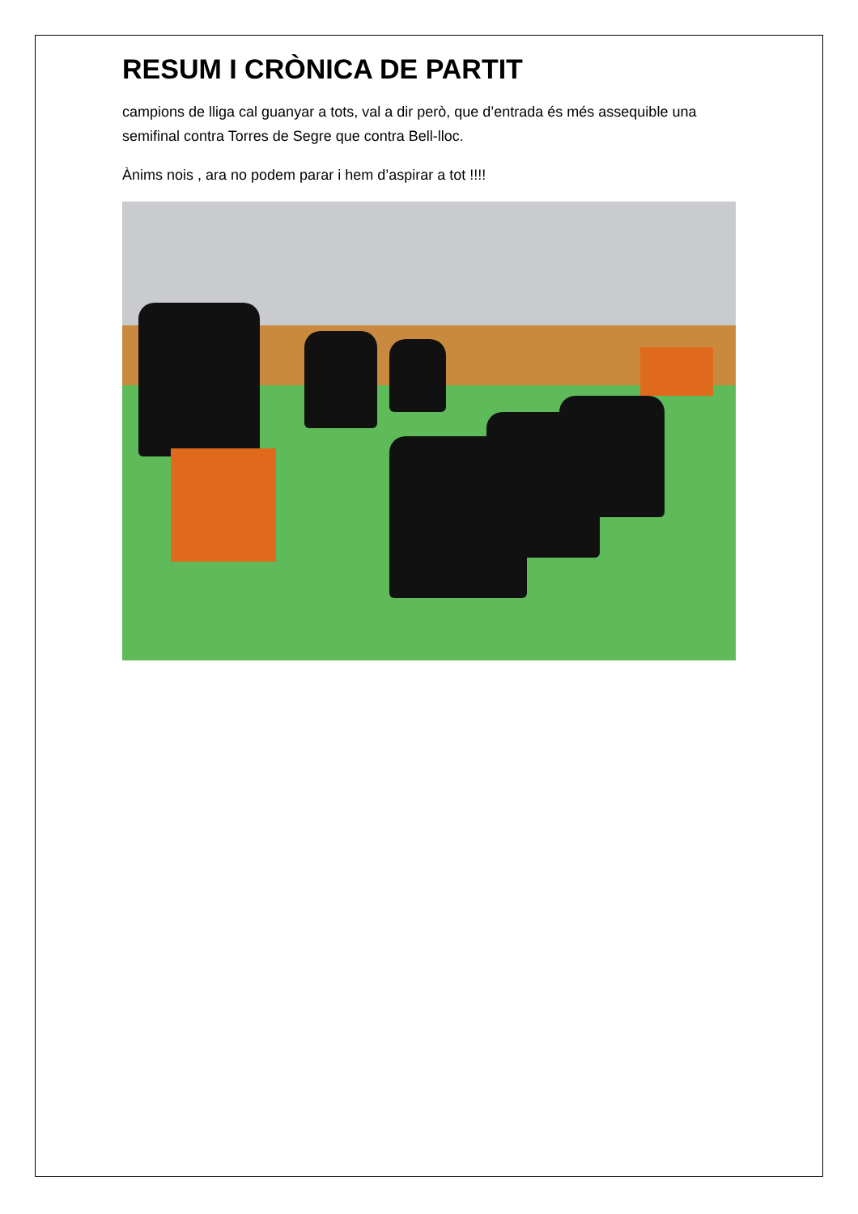RESUM I CRÒNICA DE PARTIT
campions de lliga cal guanyar a tots, val a dir però, que d’entrada és més assequible una semifinal contra Torres de Segre que contra Bell-lloc.
Ànims nois , ara no podem parar i hem d’aspirar a tot !!!!